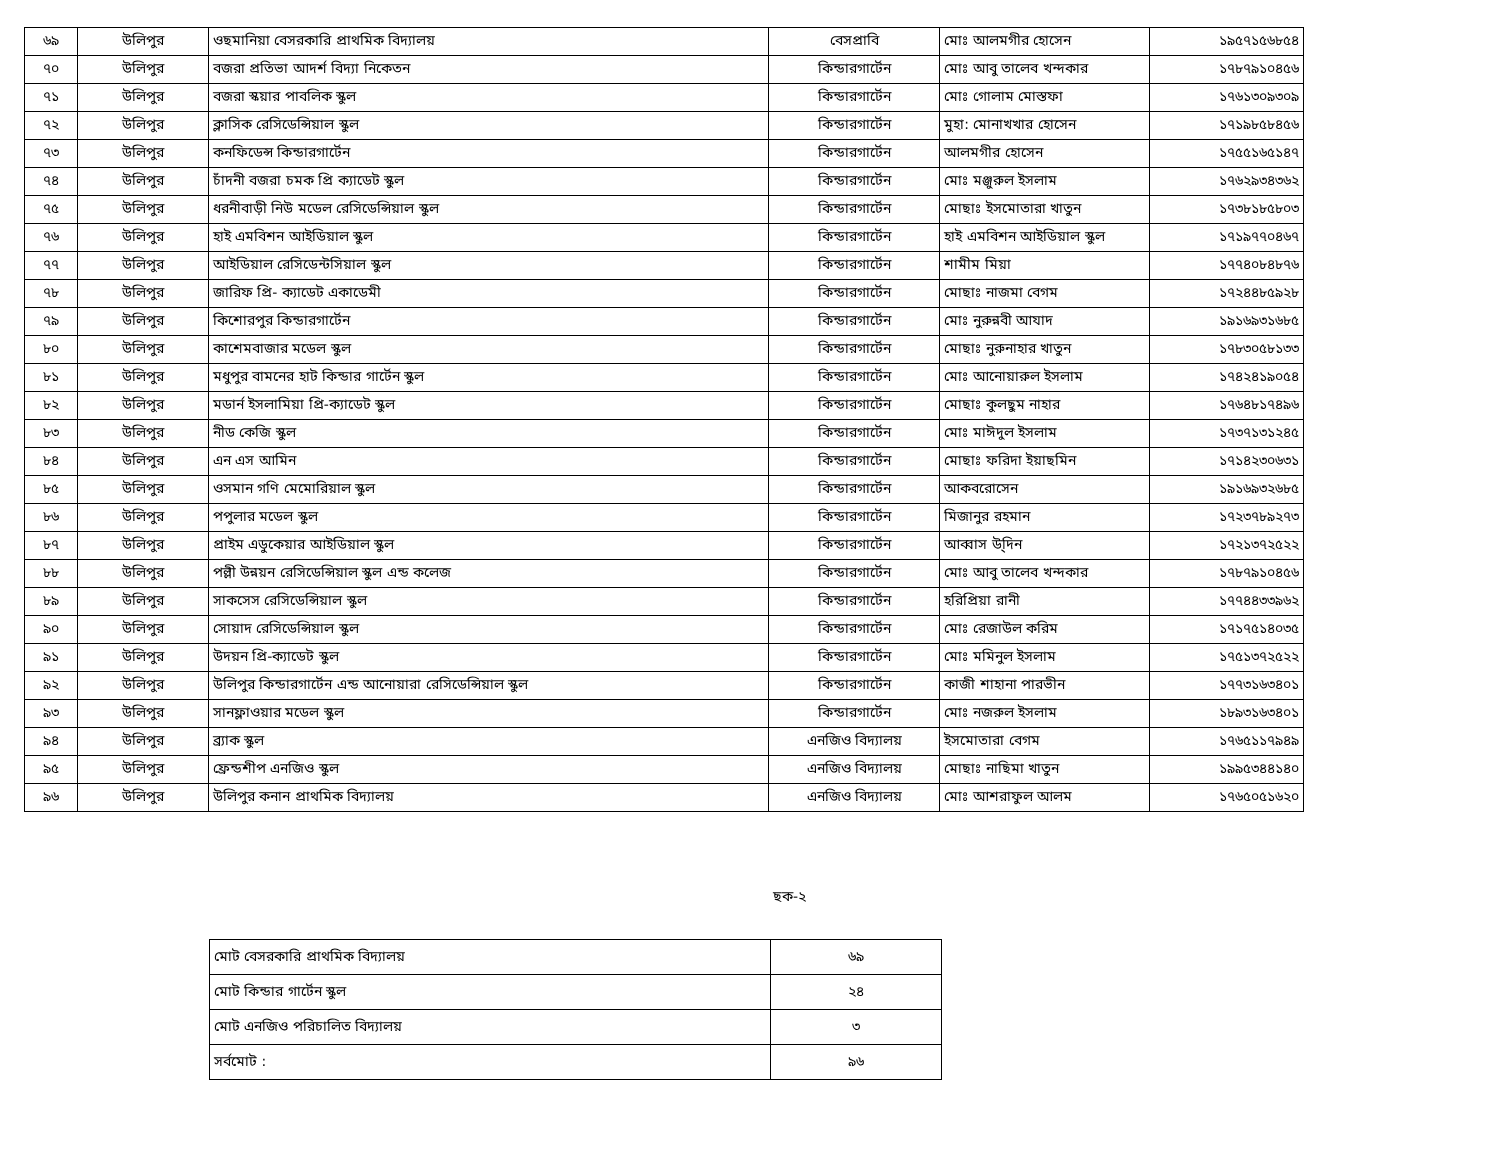| ৬৯ | উলিপুর | ওছমানিয়া বেসরকারি প্রাথমিক বিদ্যালয় | বেসপ্রাবি | মোঃ আলমগীর হোসেন | ১৯৫৭১৫৬৮৫৪ |
| ৭০ | উলিপুর | বজরা প্রতিভা আদর্শ বিদ্যা নিকেতন | কিন্ডারগার্টেন | মোঃ আবু তালেব খন্দকার | ১৭৮৭৯১০৪৫৬ |
| ৭১ | উলিপুর | বজরা স্কয়ার পাবলিক স্কুল | কিন্ডারগার্টেন | মোঃ গোলাম মোস্তফা | ১৭৬১৩০৯৩০৯ |
| ৭২ | উলিপুর | ক্লাসিক রেসিডেন্সিয়াল স্কুল | কিন্ডারগার্টেন | মুহা: মোনাখখার হোসেন | ১৭১৯৮৫৮৪৫৬ |
| ৭৩ | উলিপুর | কনফিডেন্স কিন্ডারগার্টেন | কিন্ডারগার্টেন | আলমগীর হোসেন | ১৭৫৫১৬৫১৪৭ |
| ৭৪ | উলিপুর | চাঁদনী বজরা চমক প্রি ক্যাডেট স্কুল | কিন্ডারগার্টেন | মোঃ মঞ্জুরুল ইসলাম | ১৭৬২৯৩৪৩৬২ |
| ৭৫ | উলিপুর | ধরনীবাড়ী নিউ মডেল রেসিডেন্সিয়াল স্কুল | কিন্ডারগার্টেন | মোছাঃ ইসমোতারা খাতুন | ১৭৩৮১৮৫৮০৩ |
| ৭৬ | উলিপুর | হাই এমবিশন আইডিয়াল স্কুল | কিন্ডারগার্টেন | হাই এমবিশন আইডিয়াল স্কুল | ১৭১৯৭৭০৪৬৭ |
| ৭৭ | উলিপুর | আইডিয়াল রেসিডেন্টসিয়াল স্কুল | কিন্ডারগার্টেন | শামীম মিয়া | ১৭৭৪০৮৪৮৭৬ |
| ৭৮ | উলিপুর | জারিফ প্রি- ক্যাডেট একাডেমী | কিন্ডারগার্টেন | মোছাঃ নাজমা বেগম | ১৭২৪৪৮৫৯২৮ |
| ৭৯ | উলিপুর | কিশোরপুর কিন্ডারগার্টেন | কিন্ডারগার্টেন | মোঃ নুরুন্নবী আযাদ | ১৯১৬৯৩১৬৮৫ |
| ৮০ | উলিপুর | কাশেমবাজার মডেল স্কুল | কিন্ডারগার্টেন | মোছাঃ নুরুনাহার খাতুন | ১৭৮৩০৫৮১৩৩ |
| ৮১ | উলিপুর | মধুপুর বামনের হাট কিন্ডার গার্টেন স্কুল | কিন্ডারগার্টেন | মোঃ আনোয়ারুল ইসলাম | ১৭৪২৪১৯০৫৪ |
| ৮২ | উলিপুর | মডার্ন ইসলামিয়া প্রি-ক্যাডেট স্কুল | কিন্ডারগার্টেন | মোছাঃ কুলছুম নাহার | ১৭৬৪৮১৭৪৯৬ |
| ৮৩ | উলিপুর | নীড কেজি স্কুল | কিন্ডারগার্টেন | মোঃ মাঈদুল ইসলাম | ১৭৩৭১৩১২৪৫ |
| ৮৪ | উলিপুর | এন এস আমিন | কিন্ডারগার্টেন | মোছাঃ ফরিদা ইয়াছমিন | ১৭১৪২৩০৬৩১ |
| ৮৫ | উলিপুর | ওসমান গণি মেমোরিয়াল স্কুল | কিন্ডারগার্টেন | আকবরোসেন | ১৯১৬৯৩২৬৮৫ |
| ৮৬ | উলিপুর | পপুলার মডেল স্কুল | কিন্ডারগার্টেন | মিজানুর রহমান | ১৭২৩৭৮৯২৭৩ |
| ৮৭ | উলিপুর | প্রাইম এডুকেয়ার আইডিয়াল স্কুল | কিন্ডারগার্টেন | আব্বাস উ্দিন | ১৭২১৩৭২৫২২ |
| ৮৮ | উলিপুর | পল্লী উন্নয়ন রেসিডেন্সিয়াল স্কুল এন্ড কলেজ | কিন্ডারগার্টেন | মোঃ আবু তালেব খন্দকার | ১৭৮৭৯১০৪৫৬ |
| ৮৯ | উলিপুর | সাকসেস রেসিডেন্সিয়াল স্কুল | কিন্ডারগার্টেন | হরিপ্রিয়া রানী | ১৭৭৪৪৩৩৯৬২ |
| ৯০ | উলিপুর | সোয়াদ রেসিডেন্সিয়াল স্কুল | কিন্ডারগার্টেন | মোঃ রেজাউল করিম | ১৭১৭৫১৪০৩৫ |
| ৯১ | উলিপুর | উদয়ন প্রি-ক্যাডেট স্কুল | কিন্ডারগার্টেন | মোঃ মমিনুল ইসলাম | ১৭৫১৩৭২৫২২ |
| ৯২ | উলিপুর | উলিপুর কিন্ডারগার্টেন এন্ড আনোয়ারা রেসিডেন্সিয়াল স্কুল | কিন্ডারগার্টেন | কাজী শাহানা পারভীন | ১৭৭৩১৬৩৪০১ |
| ৯৩ | উলিপুর | সানফ্লাওয়ার মডেল স্কুল | কিন্ডারগার্টেন | মোঃ নজরুল ইসলাম | ১৮৯৩১৬৩৪০১ |
| ৯৪ | উলিপুর | ব্র্যাক স্কুল | এনজিও বিদ্যালয় | ইসমোতারা বেগম | ১৭৬৫১১৭৯৪৯ |
| ৯৫ | উলিপুর | ফ্রেন্ডশীপ এনজিও স্কুল | এনজিও বিদ্যালয় | মোছাঃ নাছিমা খাতুন | ১৯৯৫৩৪৪১৪০ |
| ৯৬ | উলিপুর | উলিপুর কনান প্রাথমিক বিদ্যালয় | এনজিও বিদ্যালয় | মোঃ আশরাফুল আলম | ১৭৬৫০৫১৬২০ |
ছক-২
| মোট বেসরকারি প্রাথমিক বিদ্যালয় | ৬৯ |
| মোট কিন্ডার গার্টেন স্কুল | ২৪ |
| মোট এনজিও পরিচালিত বিদ্যালয় | ৩ |
| সর্বমোট : | ৯৬ |